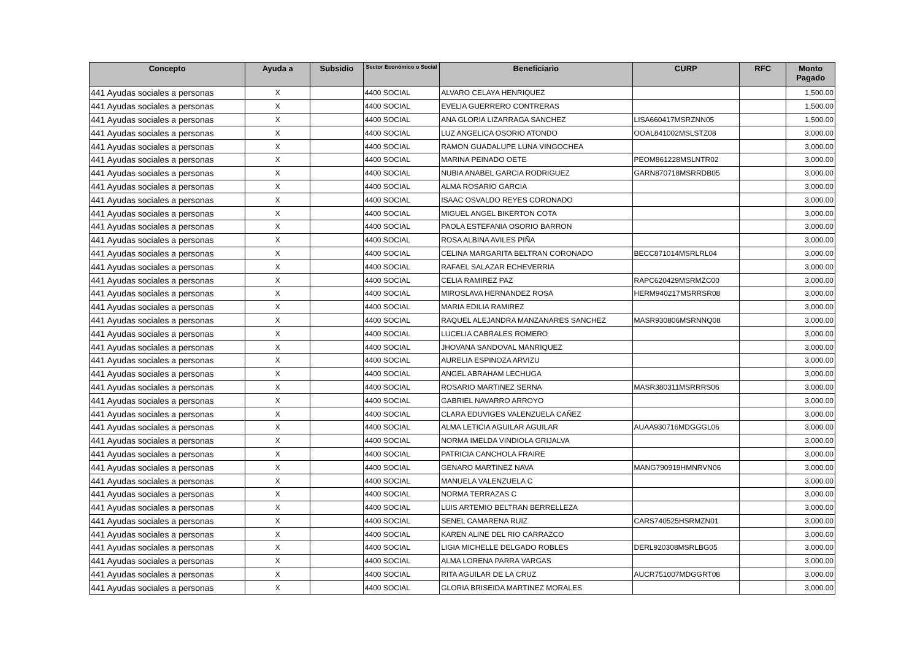| Concepto | Ayuda a | Subsidio | Sector Económico o Social | Beneficiario | CURP | RFC | Monto Pagado |
| --- | --- | --- | --- | --- | --- | --- | --- |
| 441 Ayudas sociales a personas | X | | 4400 SOCIAL | ALVARO CELAYA HENRIQUEZ | | | 1,500.00 |
| 441 Ayudas sociales a personas | X | | 4400 SOCIAL | EVELIA GUERRERO CONTRERAS | | | 1,500.00 |
| 441 Ayudas sociales a personas | X | | 4400 SOCIAL | ANA GLORIA LIZARRAGA SANCHEZ | LISA660417MSRZNN05 | | 1,500.00 |
| 441 Ayudas sociales a personas | X | | 4400 SOCIAL | LUZ ANGELICA OSORIO ATONDO | OOAL841002MSLSTZ08 | | 3,000.00 |
| 441 Ayudas sociales a personas | X | | 4400 SOCIAL | RAMON GUADALUPE LUNA VINGOCHEA | | | 3,000.00 |
| 441 Ayudas sociales a personas | X | | 4400 SOCIAL | MARINA PEINADO OETE | PEOM861228MSLNTR02 | | 3,000.00 |
| 441 Ayudas sociales a personas | X | | 4400 SOCIAL | NUBIA ANABEL GARCIA RODRIGUEZ | GARN870718MSRRDB05 | | 3,000.00 |
| 441 Ayudas sociales a personas | X | | 4400 SOCIAL | ALMA ROSARIO GARCIA | | | 3,000.00 |
| 441 Ayudas sociales a personas | X | | 4400 SOCIAL | ISAAC OSVALDO REYES CORONADO | | | 3,000.00 |
| 441 Ayudas sociales a personas | X | | 4400 SOCIAL | MIGUEL ANGEL BIKERTON COTA | | | 3,000.00 |
| 441 Ayudas sociales a personas | X | | 4400 SOCIAL | PAOLA ESTEFANIA OSORIO BARRON | | | 3,000.00 |
| 441 Ayudas sociales a personas | X | | 4400 SOCIAL | ROSA ALBINA AVILES PIÑA | | | 3,000.00 |
| 441 Ayudas sociales a personas | X | | 4400 SOCIAL | CELINA MARGARITA BELTRAN CORONADO | BECC871014MSRLRL04 | | 3,000.00 |
| 441 Ayudas sociales a personas | X | | 4400 SOCIAL | RAFAEL SALAZAR ECHEVERRIA | | | 3,000.00 |
| 441 Ayudas sociales a personas | X | | 4400 SOCIAL | CELIA RAMIREZ PAZ | RAPC620429MSRMZC00 | | 3,000.00 |
| 441 Ayudas sociales a personas | X | | 4400 SOCIAL | MIROSLAVA HERNANDEZ ROSA | HERM940217MSRRSR08 | | 3,000.00 |
| 441 Ayudas sociales a personas | X | | 4400 SOCIAL | MARIA EDILIA RAMIREZ | | | 3,000.00 |
| 441 Ayudas sociales a personas | X | | 4400 SOCIAL | RAQUEL ALEJANDRA MANZANARES SANCHEZ | MASR930806MSRNNQ08 | | 3,000.00 |
| 441 Ayudas sociales a personas | X | | 4400 SOCIAL | LUCELIA CABRALES ROMERO | | | 3,000.00 |
| 441 Ayudas sociales a personas | X | | 4400 SOCIAL | JHOVANA SANDOVAL MANRIQUEZ | | | 3,000.00 |
| 441 Ayudas sociales a personas | X | | 4400 SOCIAL | AURELIA ESPINOZA ARVIZU | | | 3,000.00 |
| 441 Ayudas sociales a personas | X | | 4400 SOCIAL | ANGEL ABRAHAM LECHUGA | | | 3,000.00 |
| 441 Ayudas sociales a personas | X | | 4400 SOCIAL | ROSARIO MARTINEZ SERNA | MASR380311MSRRRS06 | | 3,000.00 |
| 441 Ayudas sociales a personas | X | | 4400 SOCIAL | GABRIEL NAVARRO ARROYO | | | 3,000.00 |
| 441 Ayudas sociales a personas | X | | 4400 SOCIAL | CLARA EDUVIGES VALENZUELA CAÑEZ | | | 3,000.00 |
| 441 Ayudas sociales a personas | X | | 4400 SOCIAL | ALMA LETICIA AGUILAR AGUILAR | AUAA930716MDGGGL06 | | 3,000.00 |
| 441 Ayudas sociales a personas | X | | 4400 SOCIAL | NORMA IMELDA VINDIOLA GRIJALVA | | | 3,000.00 |
| 441 Ayudas sociales a personas | X | | 4400 SOCIAL | PATRICIA CANCHOLA FRAIRE | | | 3,000.00 |
| 441 Ayudas sociales a personas | X | | 4400 SOCIAL | GENARO MARTINEZ NAVA | MANG790919HMNRVN06 | | 3,000.00 |
| 441 Ayudas sociales a personas | X | | 4400 SOCIAL | MANUELA VALENZUELA C | | | 3,000.00 |
| 441 Ayudas sociales a personas | X | | 4400 SOCIAL | NORMA TERRAZAS C | | | 3,000.00 |
| 441 Ayudas sociales a personas | X | | 4400 SOCIAL | LUIS ARTEMIO BELTRAN BERRELLEZA | | | 3,000.00 |
| 441 Ayudas sociales a personas | X | | 4400 SOCIAL | SENEL CAMARENA RUIZ | CARS740525HSRMZN01 | | 3,000.00 |
| 441 Ayudas sociales a personas | X | | 4400 SOCIAL | KAREN ALINE DEL RIO CARRAZCO | | | 3,000.00 |
| 441 Ayudas sociales a personas | X | | 4400 SOCIAL | LIGIA MICHELLE DELGADO ROBLES | DERL920308MSRLBG05 | | 3,000.00 |
| 441 Ayudas sociales a personas | X | | 4400 SOCIAL | ALMA LORENA PARRA VARGAS | | | 3,000.00 |
| 441 Ayudas sociales a personas | X | | 4400 SOCIAL | RITA AGUILAR DE LA CRUZ | AUCR751007MDGGRT08 | | 3,000.00 |
| 441 Ayudas sociales a personas | X | | 4400 SOCIAL | GLORIA BRISEIDA MARTINEZ MORALES | | | 3,000.00 |